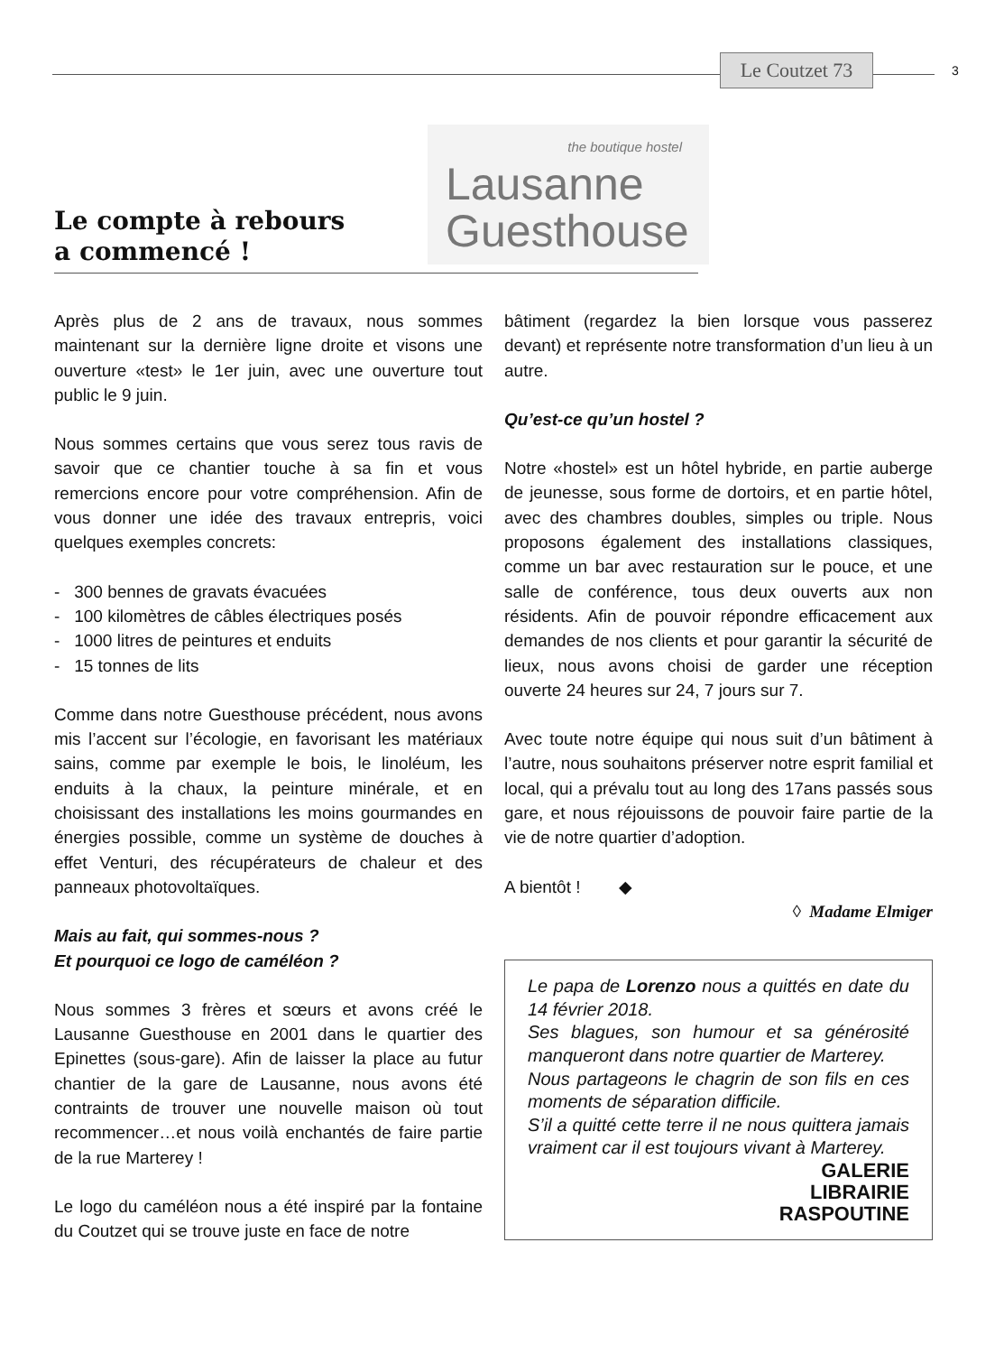Le Coutzet 73
3
Le compte à rebours
a commencé !
the boutique hostel
Lausanne
Guesthouse
Après plus de 2 ans de travaux, nous sommes maintenant sur la dernière ligne droite et visons une ouverture «test» le 1er juin, avec une ouverture tout public le 9 juin.
Nous sommes certains que vous serez tous ravis de savoir que ce chantier touche à sa fin et vous remercions encore pour votre compréhension. Afin de vous donner une idée des travaux entrepris, voici quelques exemples concrets:
- 300 bennes de gravats évacuées
- 100 kilomètres de câbles électriques posés
- 1000 litres de peintures et enduits
- 15 tonnes de lits
Comme dans notre Guesthouse précédent, nous avons mis l’accent sur l’écologie, en favorisant les matériaux sains, comme par exemple le bois, le linoléum, les enduits à la chaux, la peinture minérale, et en choisissant des installations les moins gourmandes en énergies possible, comme un système de douches à effet Venturi, des récupérateurs de chaleur et des panneaux photovoltaïques.
Mais au fait, qui sommes-nous ?
Et pourquoi ce logo de caméléon ?
Nous sommes 3 frères et sœurs et avons créé le Lausanne Guesthouse en 2001 dans le quartier des Epinettes (sous-gare). Afin de laisser la place au futur chantier de la gare de Lausanne, nous avons été contraints de trouver une nouvelle maison où tout recommencer…et nous voilà enchantés de faire partie de la rue Marterey !
Le logo du caméléon nous a été inspiré par la fontaine du Coutzet qui se trouve juste en face de notre
bâtiment (regardez la bien lorsque vous passerez devant) et représente notre transformation d’un lieu à un autre.
Qu’est-ce qu’un hostel ?
Notre «hostel» est un hôtel hybride, en partie auberge de jeunesse, sous forme de dortoirs, et en partie hôtel, avec des chambres doubles, simples ou triple. Nous proposons également des installations classiques, comme un bar avec restauration sur le pouce, et une salle de conférence, tous deux ouverts aux non résidents. Afin de pouvoir répondre efficacement aux demandes de nos clients et pour garantir la sécurité de lieux, nous avons choisi de garder une réception ouverte 24 heures sur 24, 7 jours sur 7.
Avec toute notre équipe qui nous suit d’un bâtiment à l’autre, nous souhaitons préserver notre esprit familial et local, qui a prévalu tout au long des 17ans passés sous gare, et nous réjouissons de pouvoir faire partie de la vie de notre quartier d’adoption.
A bientôt ! ◆
◊ Madame Elmiger
Le papa de Lorenzo nous a quittés en date du 14 février 2018.
Ses blagues, son humour et sa générosité manqueront dans notre quartier de Marterey.
Nous partageons le chagrin de son fils en ces moments de séparation difficile.
S’il a quitté cette terre il ne nous quittera jamais vraiment car il est toujours vivant à Marterey.
GALERIE
LIBRAIRIE
RASPOUTINE